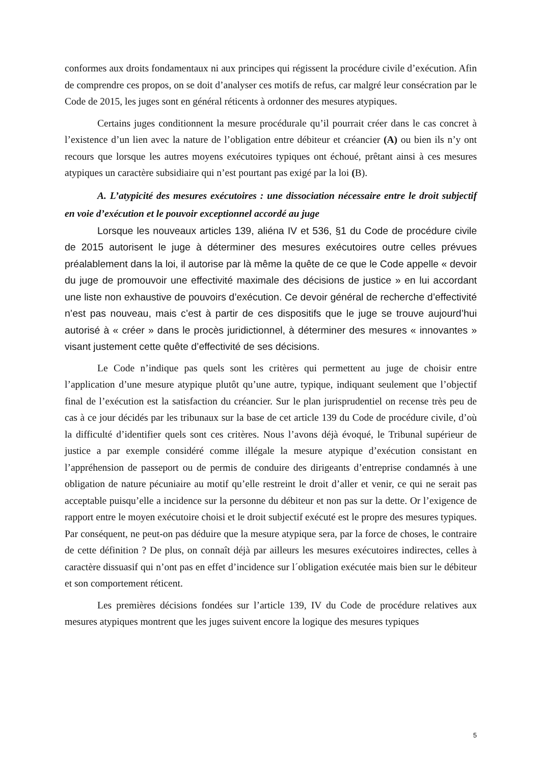conformes aux droits fondamentaux ni aux principes qui régissent la procédure civile d’exécution. Afin de comprendre ces propos, on se doit d’analyser ces motifs de refus, car malgré leur consécration par le Code de 2015, les juges sont en général réticents à ordonner des mesures atypiques.
Certains juges conditionnent la mesure procédurale qu’il pourrait créer dans le cas concret à l’existence d’un lien avec la nature de l’obligation entre débiteur et créancier (A) ou bien ils n’y ont recours que lorsque les autres moyens exécutoires typiques ont échoué, prêtant ainsi à ces mesures atypiques un caractère subsidiaire qui n’est pourtant pas exigé par la loi (B).
A. L’atypicité des mesures exécutoires : une dissociation nécessaire entre le droit subjectif en voie d’exécution et le pouvoir exceptionnel accordé au juge
Lorsque les nouveaux articles 139, aliéna IV et 536, §1 du Code de procédure civile de 2015 autorisent le juge à déterminer des mesures exécutoires outre celles prévues préalablement dans la loi, il autorise par là même la quête de ce que le Code appelle « devoir du juge de promouvoir une effectivité maximale des décisions de justice » en lui accordant une liste non exhaustive de pouvoirs d’exécution. Ce devoir général de recherche d’effectivité n’est pas nouveau, mais c’est à partir de ces dispositifs que le juge se trouve aujourd’hui autorisé à « créer » dans le procès juridictionnel, à déterminer des mesures « innovantes » visant justement cette quête d’effectivité de ses décisions.
Le Code n’indique pas quels sont les critères qui permettent au juge de choisir entre l’application d’une mesure atypique plutôt qu’une autre, typique, indiquant seulement que l’objectif final de l’exécution est la satisfaction du créancier. Sur le plan jurisprudentiel on recense très peu de cas à ce jour décidés par les tribunaux sur la base de cet article 139 du Code de procédure civile, d’où la difficulté d’identifier quels sont ces critères. Nous l’avons déjà évoqué, le Tribunal supérieur de justice a par exemple considéré comme illégale la mesure atypique d’exécution consistant en l’appréhension de passeport ou de permis de conduire des dirigeants d’entreprise condamnés à une obligation de nature pécuniaire au motif qu’elle restreint le droit d’aller et venir, ce qui ne serait pas acceptable puisqu’elle a incidence sur la personne du débiteur et non pas sur la dette. Or l’exigence de rapport entre le moyen exécutoire choisi et le droit subjectif exécuté est le propre des mesures typiques. Par conséquent, ne peut-on pas déduire que la mesure atypique sera, par la force de choses, le contraire de cette définition ? De plus, on connaît déjà par ailleurs les mesures exécutoires indirectes, celles à caractère dissuasif qui n’ont pas en effet d’incidence sur l´obligation exécutée mais bien sur le débiteur et son comportement réticent.
Les premières décisions fondées sur l’article 139, IV du Code de procédure relatives aux mesures atypiques montrent que les juges suivent encore la logique des mesures typiques
5